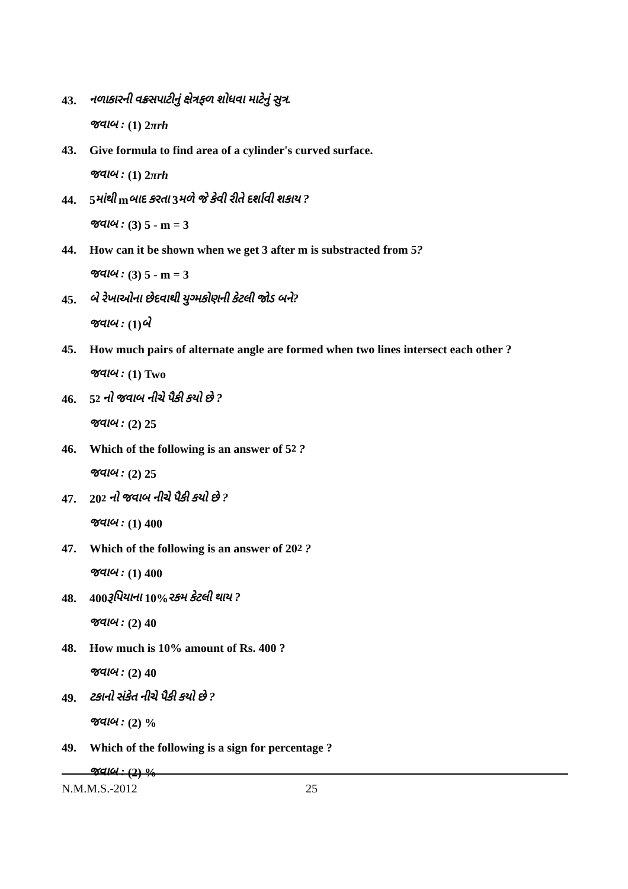43. નળાકારની વક્રસપાટીનું ક્ષેત્રફળ શોધવા માટેનું સુત્ર.
જવાબ : (1) 2 πrh
43. Give formula to find area of a cylinder's curved surface.
જવાબ : (1) 2 πrh
44. 5 માંથી m બાદ કરતા 3 મળે જે કેવી રીતે દર્શાવી શકાય ?
જવાબ : (3) 5 - m = 3
44. How can it be shown when we get 3 after m is substracted from 5 ?
જવાબ : (3) 5 - m = 3
45. બે રેખાઓના છેદવાથી યુગ્મકોણની કેટલી જોડ બને?
જવાબ : (1) બે
45. How much pairs of alternate angle are formed when two lines intersect each other ?
જવાબ : (1) Two
46. 5<sup>2</sup> નો જવાબ નીચે પૈકી કયો છે ?
જવાબ : (2) 25
46. Which of the following is an answer of 5<sup>2</sup> ?
જવાબ : (2) 25
47. 20<sup>2</sup> નો જવાબ નીચે પૈકી કયો છે ?
જવાબ : (1) 400
47. Which of the following is an answer of 20<sup>2</sup> ?
જવાબ : (1) 400
48. 400 રૂપિયાના 10% રકમ કેટલી થાય ?
જવાબ : (2) 40
48. How much is 10% amount of Rs. 400 ?
જવાબ : (2) 40
49. ટકાનો સંકેત નીચે પૈકી કયો છે ?
જવાબ : (2) %
49. Which of the following is a sign for percentage ?
જવાબ : (2) %
N.M.M.S.-2012 25